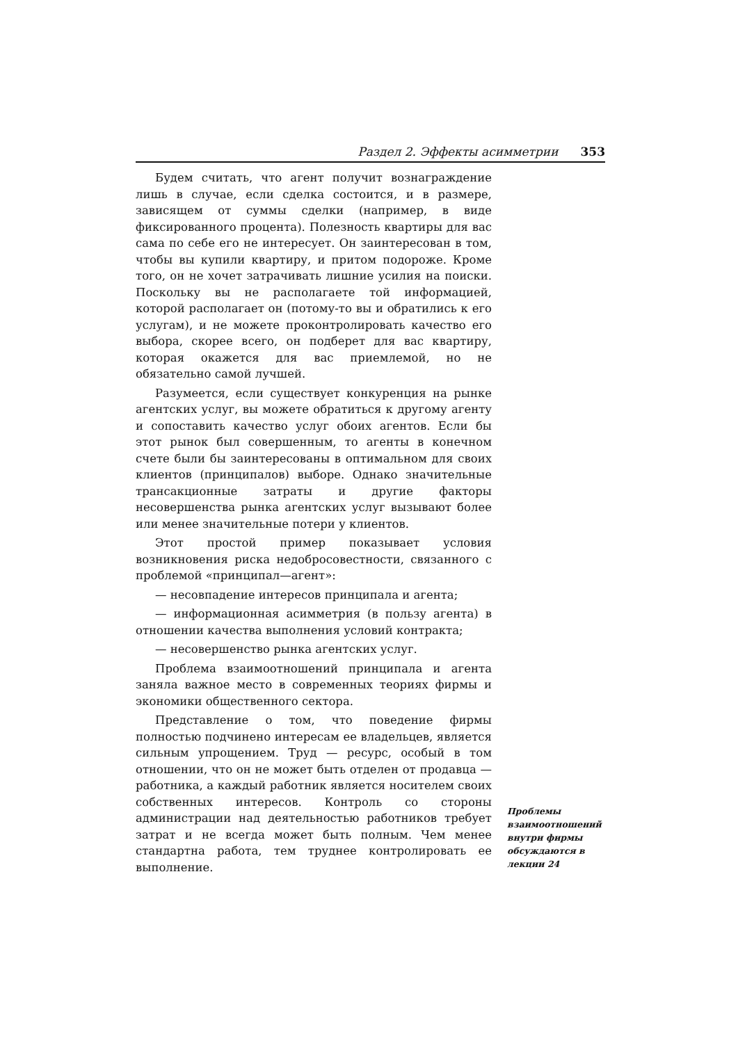Раздел 2. Эффекты асимметрии 353
Будем считать, что агент получит вознаграждение лишь в случае, если сделка состоится, и в размере, зависящем от суммы сделки (например, в виде фиксированного процента). Полезность квартиры для вас сама по себе его не интересует. Он заинтересован в том, чтобы вы купили квартиру, и притом подороже. Кроме того, он не хочет затрачивать лишние усилия на поиски. Поскольку вы не располагаете той информацией, которой располагает он (потому-то вы и обратились к его услугам), и не можете проконтролировать качество его выбора, скорее всего, он подберет для вас квартиру, которая окажется для вас приемлемой, но не обязательно самой лучшей.
Разумеется, если существует конкуренция на рынке агентских услуг, вы можете обратиться к другому агенту и сопоставить качество услуг обоих агентов. Если бы этот рынок был совершенным, то агенты в конечном счете были бы заинтересованы в оптимальном для своих клиентов (принципалов) выборе. Однако значительные трансакционные затраты и другие факторы несовершенства рынка агентских услуг вызывают более или менее значительные потери у клиентов.
Этот простой пример показывает условия возникновения риска недобросовестности, связанного с проблемой «принципал—агент»:
— несовпадение интересов принципала и агента;
— информационная асимметрия (в пользу агента) в отношении качества выполнения условий контракта;
— несовершенство рынка агентских услуг.
Проблема взаимоотношений принципала и агента заняла важное место в современных теориях фирмы и экономики общественного сектора.
Представление о том, что поведение фирмы полностью подчинено интересам ее владельцев, является сильным упрощением. Труд — ресурс, особый в том отношении, что он не может быть отделен от продавца — работника, а каждый работник является носителем своих собственных интересов. Контроль со стороны администрации над деятельностью работников требует затрат и не всегда может быть полным. Чем менее стандартна работа, тем труднее контролировать ее выполнение.
Проблемы взаимоотношений внутри фирмы обсуждаются в лекции 24